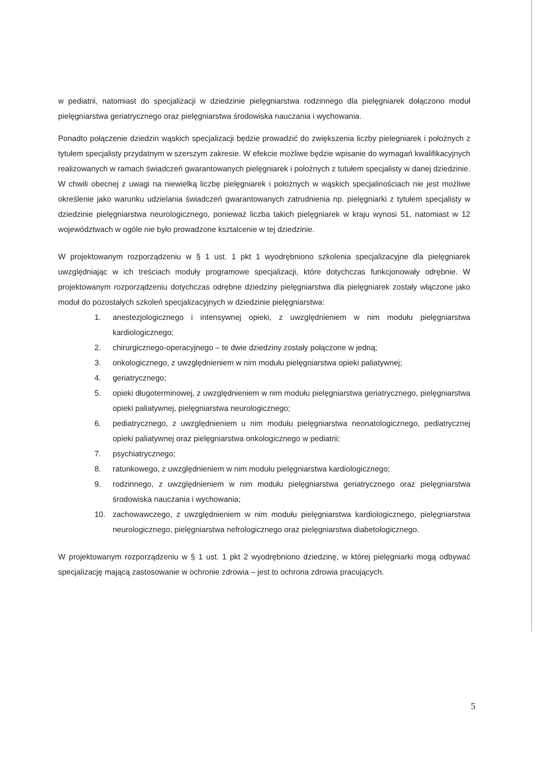w pediatrii, natomiast do specjalizacji w dziedzinie pielęgniarstwa rodzinnego dla pielęgniarek dołączono moduł pielęgniarstwa geriatrycznego oraz pielęgniarstwa środowiska nauczania i wychowania.
Ponadto połączenie dziedzin wąskich specjalizacji będzie prowadzić do zwiększenia liczby pielegniarek i położnych z tytułem specjalisty przydatnym w szerszym zakresie. W efekcie możliwe będzie wpisanie do wymagań kwalifikacyjnych realizowanych w ramach świadczeń gwarantowanych pielęgniarek i położnych z tutułem specjalisty w danej dziedzinie. W chwili obecnej z uwagi na niewielką liczbę pielęgniarek i położnych w wąskich specjalinościach nie jest możliwe określenie jako warunku udzielania świadczeń gwarantowanych zatrudnienia np. pielęgniarki z tytułem specjalisty w dziedzinie pielęgniarstwa neurologicznego, ponieważ liczba takich pielęgniarek w kraju wynosi 51, natomiast w 12 województwach w ogóle nie było prowadzone ksztalcenie w tej dziedzinie.
W projektowanym rozporządzeniu w § 1 ust. 1 pkt 1 wyodrębniono szkolenia specjalizacyjne dla pielęgniarek uwzględniając w ich treściach moduły programowe specjalizacji, które dotychczas funkcjonowały odrębnie. W projektowanym rozporządzeniu dotychczas odrębne dziedziny pielęgniarstwa dla pielęgniarek zostały włączone jako moduł do pozostałych szkoleń specjalizacyjnych w dziedzinie pielęgniarstwa:
1. anestezjologicznego i intensywnej opieki, z uwzględnieniem w nim modułu pielęgniarstwa kardiologicznego;
2. chirurgicznego-operacyjnego – te dwie dziedziny zostały połączone w jedną;
3. onkologicznego, z uwzględnieniem w nim modułu pielęgniarstwa opieki paliatywnej;
4. geriatrycznego;
5. opieki długoterminowej, z uwzględnieniem w nim modułu pielęgniarstwa geriatrycznego, pielęgniarstwa opieki paliatywnej, pielęgniarstwa neurologicznego;
6. pediatrycznego, z uwzględnieniem u nim modułu pielęgniarstwa neonatologicznego, pediatrycznej opieki paliatywnej oraz pielęgniarstwa onkologicznego w pediatrii;
7. psychiatrycznego;
8. ratunkowego, z uwzględnieniem w nim modułu pielęgniarstwa kardiologicznego;
9. rodzinnego, z uwzględnieniem w nim modułu pielęgniarstwa geriatrycznego oraz pielęgniarstwa środowiska nauczania i wychowania;
10. zachowawczego, z uwzględnieniem w nim modułu pielęgniarstwa kardiologicznego, pielęgniarstwa neurologicznego, pielęgniarstwa nefrologicznego oraz pielęgniarstwa diabetologicznego.
W projektowanym rozporządzeniu w § 1 ust. 1 pkt 2 wyodrębniono dziedzinę, w której pielęgniarki mogą odbywać specjalizację mającą zastosowanie w ochronie zdrowia – jest to ochrona zdrowia pracujących.
5